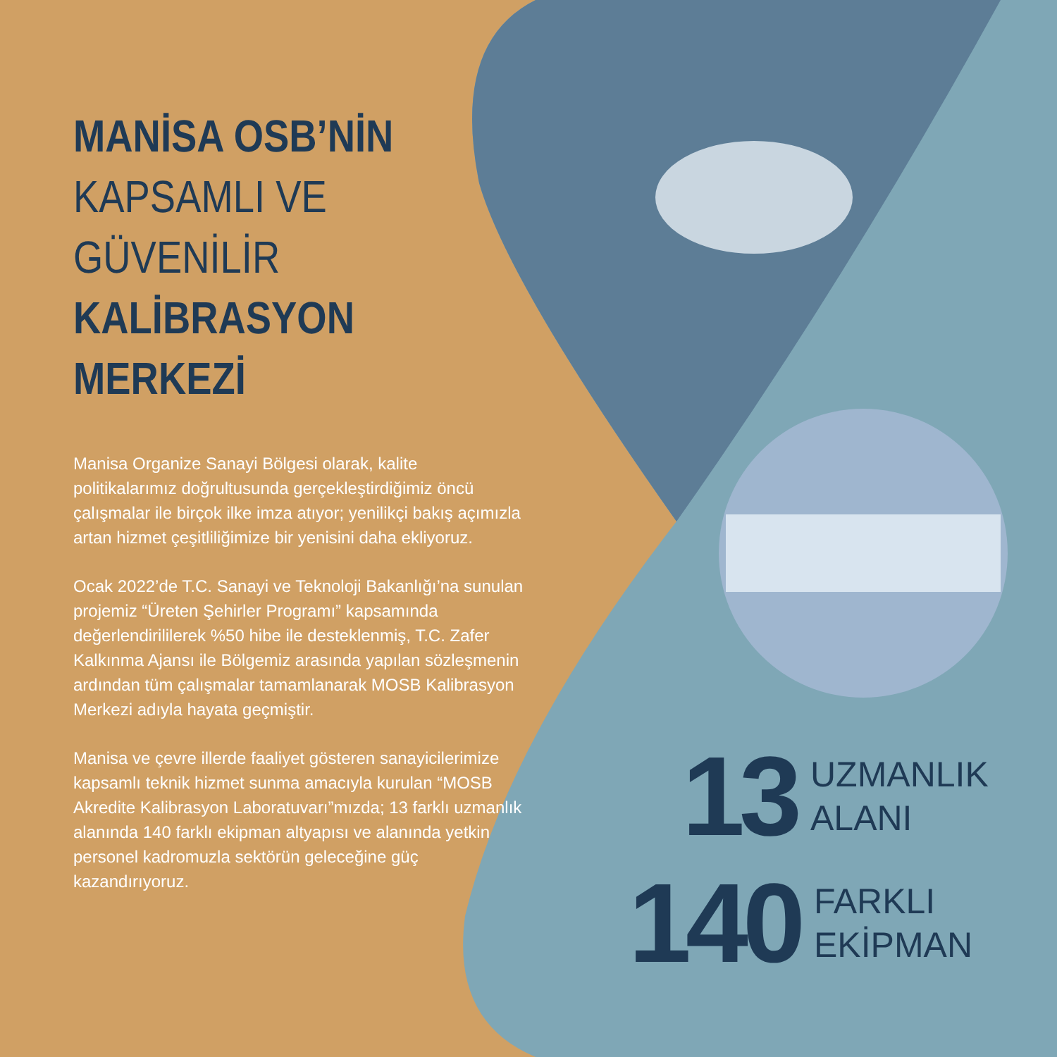MANİSA OSB’NİN
KAPSAMLI VE
GÜVENİLİR
KALİBRASYON
MERKEZİ
Manisa Organize Sanayi Bölgesi olarak, kalite politikalarımız doğrultusunda gerçekleştirdiğimiz öncü çalışmalar ile birçok ilke imza atıyor; yenilikçi bakış açımızla artan hizmet çeşitliliğimize bir yenisini daha ekliyoruz.
Ocak 2022’de T.C. Sanayi ve Teknoloji Bakanlığı’na sunulan projemiz “Üreten Şehirler Programı” kapsamında değerlendirililerek %50 hibe ile desteklenmiş, T.C. Zafer Kalkınma Ajansı ile Bölgemiz arasında yapılan sözleşmenin ardından tüm çalışmalar tamamlanarak MOSB Kalibrasyon Merkezi adıyla hayata geçmiştir.
Manisa ve çevre illerde faaliyet gösteren sanayicilerimize kapsamlı teknik hizmet sunma amacıyla kurulan “MOSB Akredite Kalibrasyon Laboratuvarı”mızda; 13 farklı uzmanlık alanında 140 farklı ekipman altyapısı ve alanında yetkin personel kadromuzla sektörün geleceğine güç kazandırıyoruz.
13 UZMANLIK
ALANI
140 FARKLI
EKİPMAN